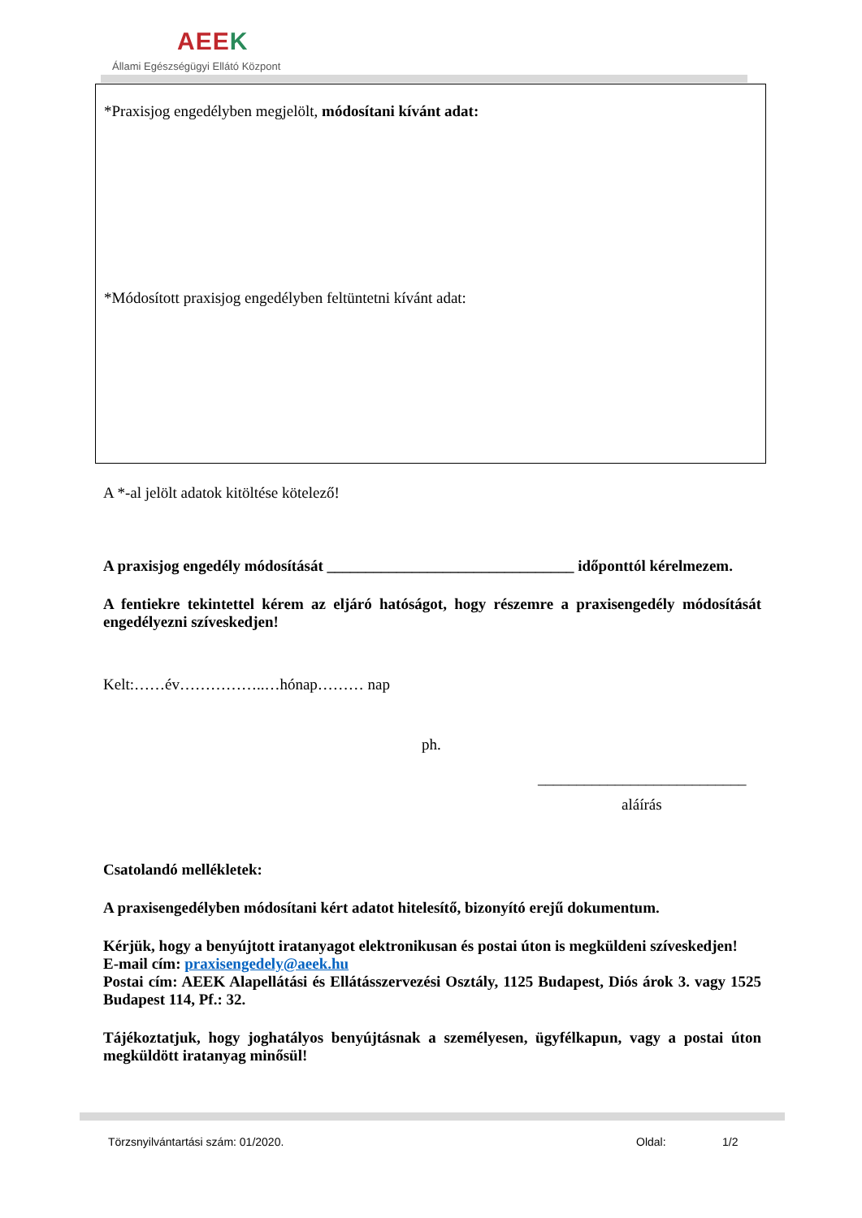AEEK
Állami Egészségügyi Ellátó Központ
*Praxisjog engedélyben megjelölt, módosítani kívánt adat:
*Módosított praxisjog engedélyben feltüntetni kívánt adat:
A *-al jelölt adatok kitöltése kötelező!
A praxisjog engedély módosítását ________________________________ időponttól kérelmezem.
A fentiekre tekintettel kérem az eljáró hatóságot, hogy részemre a praxisengedély módosítását engedélyezni szíveskedjen!
Kelt:……év……………..…hónap……… nap
ph.
___________________________
aláírás
Csatolandó mellékletek:
A praxisengedélyben módosítani kért adatot hitelesítő, bizonyító erejű dokumentum.
Kérjük, hogy a benyújtott iratanyagot elektronikusan és postai úton is megküldeni szíveskedjen!
E-mail cím: praxisengedely@aeek.hu
Postai cím: AEEK Alapellátási és Ellátásszervezési Osztály, 1125 Budapest, Diós árok 3. vagy 1525 Budapest 114, Pf.: 32.
Tájékoztatjuk, hogy joghatályos benyújtásnak a személyesen, ügyfélkapun, vagy a postai úton megküldött iratanyag minősül!
Törzsnyilvántartási szám: 01/2020.
Oldal: 1/2